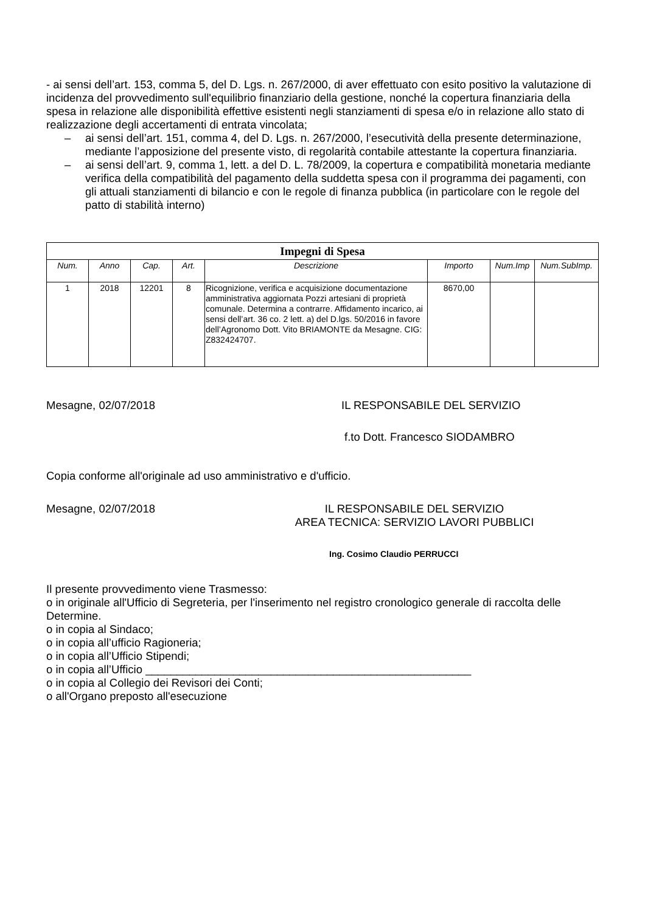- ai sensi dell’art. 153, comma 5, del D. Lgs. n. 267/2000, di aver effettuato con esito positivo la valutazione di incidenza del provvedimento sull'equilibrio finanziario della gestione, nonché la copertura finanziaria della spesa in relazione alle disponibilità effettive esistenti negli stanziamenti di spesa e/o in relazione allo stato di realizzazione degli accertamenti di entrata vincolata;
– ai sensi dell’art. 151, comma 4, del D. Lgs. n. 267/2000, l’esecutività della presente determinazione, mediante l’apposizione del presente visto, di regolarità contabile attestante la copertura finanziaria.
– ai sensi dell’art. 9, comma 1, lett. a del D. L. 78/2009, la copertura e compatibilità monetaria mediante verifica della compatibilità del pagamento della suddetta spesa con il programma dei pagamenti, con gli attuali stanziamenti di bilancio e con le regole di finanza pubblica (in particolare con le regole del patto di stabilità interno)
| Impegni di Spesa | | | | | | | |
| --- | --- | --- | --- | --- | --- | --- | --- |
| Num. | Anno | Cap. | Art. | Descrizione | Importo | Num.Imp | Num.SubImp. |
| 1 | 2018 | 12201 | 8 | Ricognizione, verifica e acquisizione documentazione amministrativa aggiornata Pozzi artesiani di proprietà comunale. Determina a contrarre. Affidamento incarico, ai sensi dell’art. 36 co. 2 lett. a) del D.lgs. 50/2016 in favore dell’Agronomo Dott. Vito BRIAMONTE da Mesagne. CIG: Z832424707. | 8670,00 | | |
Mesagne, 02/07/2018 IL RESPONSABILE DEL SERVIZIO
f.to Dott. Francesco SIODAMBRO
Copia conforme all'originale ad uso amministrativo e d'ufficio.
Mesagne, 02/07/2018 IL RESPONSABILE DEL SERVIZIO
AREA TECNICA: SERVIZIO LAVORI PUBBLICI
Ing. Cosimo Claudio PERRUCCI
Il presente provvedimento viene Trasmesso:
o in originale all'Ufficio di Segreteria, per l'inserimento nel registro cronologico generale di raccolta delle Determine.
o in copia al Sindaco;
o in copia all’ufficio Ragioneria;
o in copia all’Ufficio Stipendi;
o in copia all’Ufficio ____________________________________________________
o in copia al Collegio dei Revisori dei Conti;
o all'Organo preposto all'esecuzione